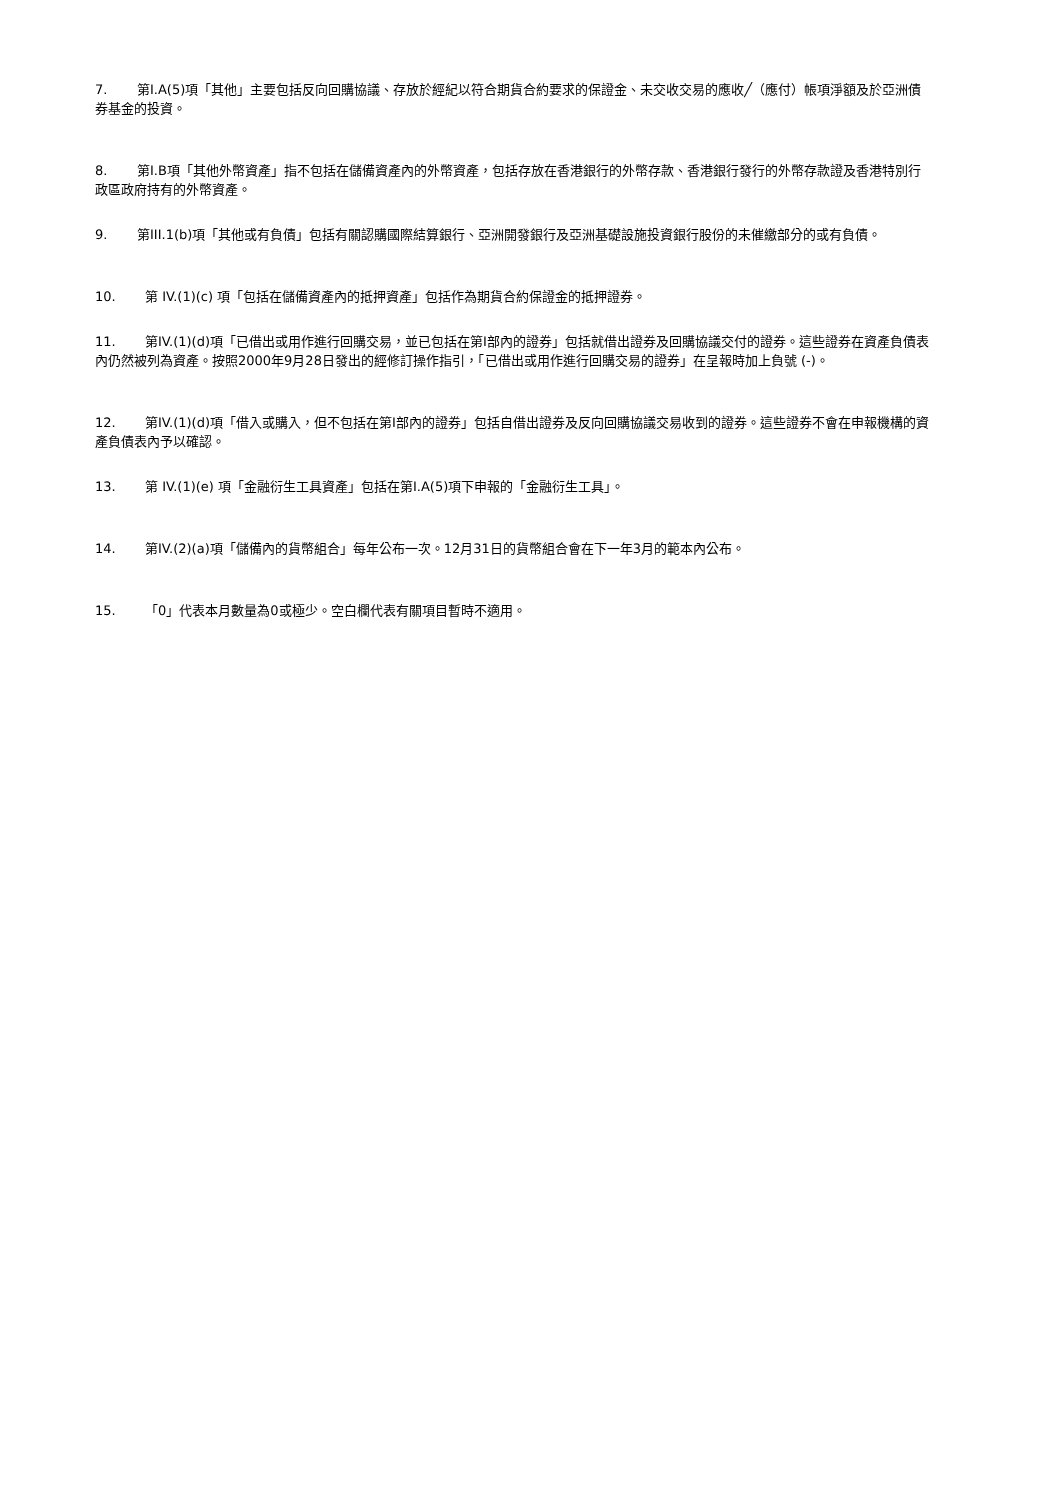7. 第I.A(5)項「其他」主要包括反向回購協議、存放於經紀以符合期貨合約要求的保證金、未交收交易的應收╱（應付）帳項淨額及於亞洲債券基金的投資。
8. 第I.B項「其他外幣資產」指不包括在儲備資產內的外幣資產，包括存放在香港銀行的外幣存款、香港銀行發行的外幣存款證及香港特別行政區政府持有的外幣資產。
9. 第III.1(b)項「其他或有負債」包括有關認購國際結算銀行、亞洲開發銀行及亞洲基礎設施投資銀行股份的未催繳部分的或有負債。
10. 第 IV.(1)(c) 項「包括在儲備資產內的抵押資產」包括作為期貨合約保證金的抵押證券。
11. 第IV.(1)(d)項「已借出或用作進行回購交易，並已包括在第I部內的證券」包括就借出證券及回購協議交付的證券。這些證券在資產負債表內仍然被列為資產。按照2000年9月28日發出的經修訂操作指引，「已借出或用作進行回購交易的證券」在呈報時加上負號 (-)。
12. 第IV.(1)(d)項「借入或購入，但不包括在第I部內的證券」包括自借出證券及反向回購協議交易收到的證券。這些證券不會在申報機構的資產負債表內予以確認。
13. 第 IV.(1)(e) 項「金融衍生工具資產」包括在第I.A(5)項下申報的「金融衍生工具」。
14. 第IV.(2)(a)項「儲備內的貨幣組合」每年公布一次。12月31日的貨幣組合會在下一年3月的範本內公布。
15. 「0」代表本月數量為0或極少。空白欄代表有關項目暫時不適用。